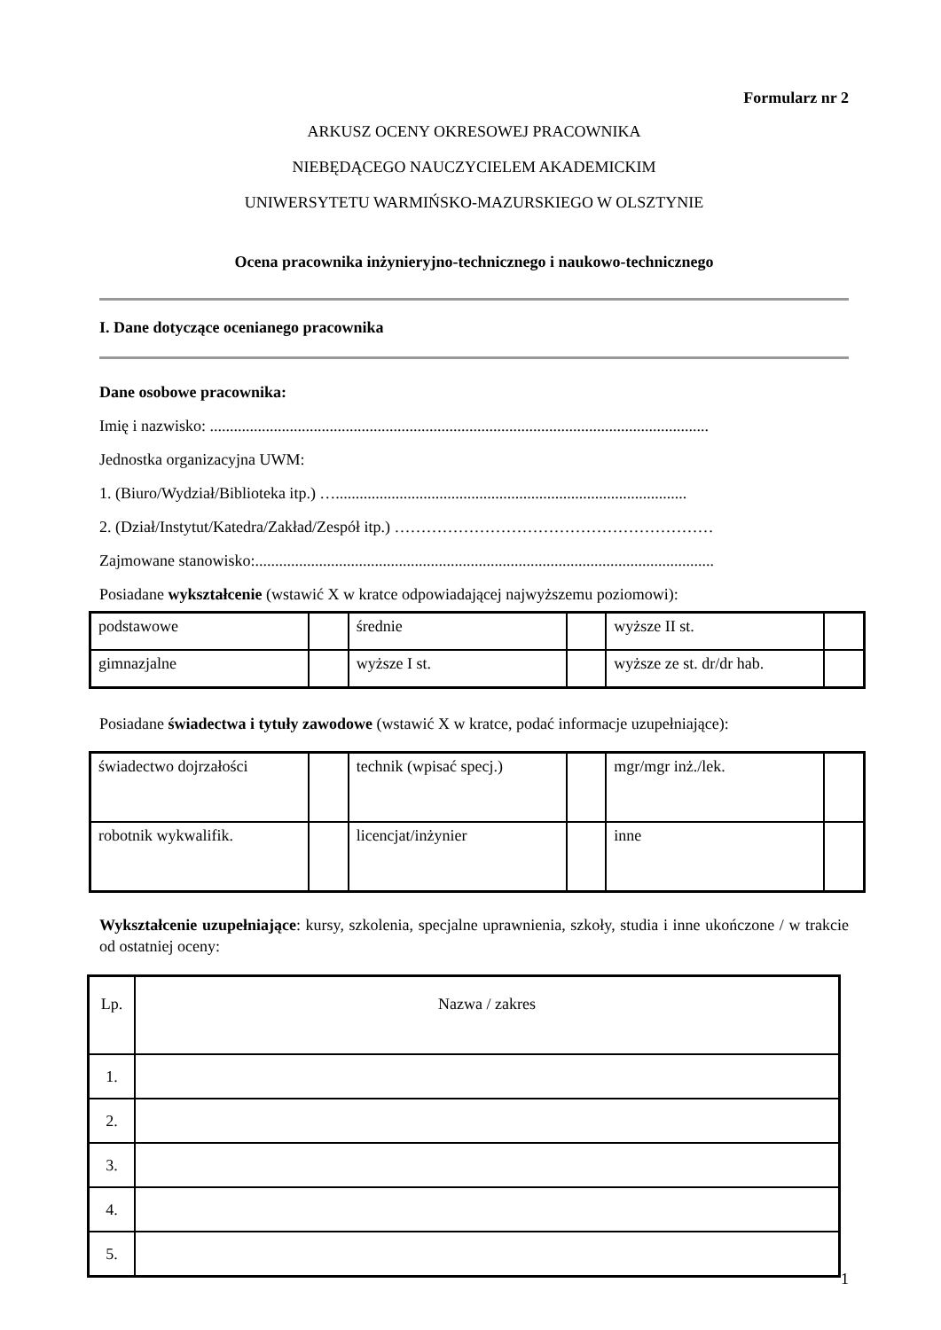Formularz nr 2
ARKUSZ OCENY OKRESOWEJ PRACOWNIKA
NIEBĘDĄCEGO NAUCZYCIELEM AKADEMICKIM
UNIWERSYTETU WARMIŃSKO-MAZURSKIEGO W OLSZTYNIE
Ocena pracownika inżynieryjno-technicznego i naukowo-technicznego
I. Dane dotyczące ocenianego pracownika
Dane osobowe pracownika:
Imię i nazwisko: .............................................................................................................................
Jednostka organizacyjna UWM:
1. (Biuro/Wydział/Biblioteka itp.) …........................................................................................
2. (Dział/Instytut/Katedra/Zakład/Zespół itp.) ……………………………………………………
Zajmowane stanowisko:...................................................................................................................
Posiadane wykształcenie (wstawić X w kratce odpowiadającej najwyższemu poziomowi):
| podstawowe | | średnie | | wyższe II st. | |
| gimnazjalne | | wyższe I st. | | wyższe ze st. dr/dr hab. | |
Posiadane świadectwa i tytuły zawodowe (wstawić X w kratce, podać informacje uzupełniające):
| świadectwo dojrzałości | | technik (wpisać specj.) | | mgr/mgr inż./lek. | |
| robotnik wykwalifik. | | licencjat/inżynier | | inne | |
Wykształcenie uzupełniające: kursy, szkolenia, specjalne uprawnienia, szkoły, studia i inne ukończone / w trakcie od ostatniej oceny:
| Lp. | Nazwa / zakres |
| 1. | |
| 2. | |
| 3. | |
| 4. | |
| 5. | |
1